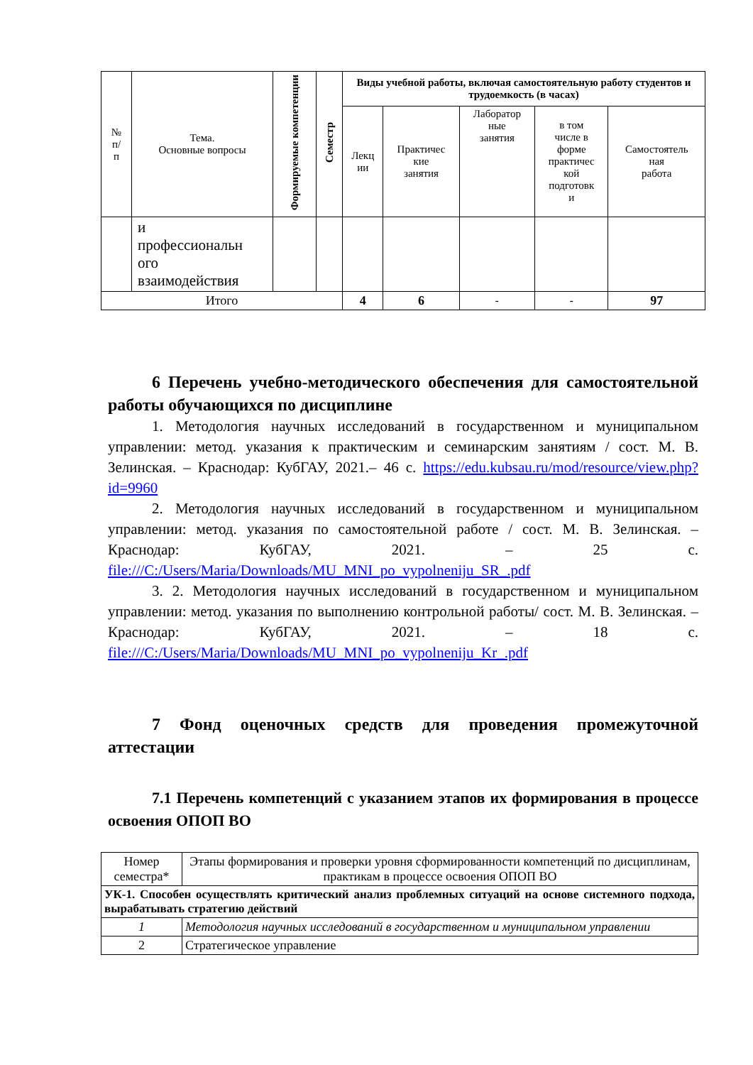| № п/ п | Тема. Основные вопросы | Формируемые компетенции | Семестр | Виды учебной работы, включая самостоятельную работу студентов и трудоемкость (в часах) | | | | |
| --- | --- | --- | --- | --- | --- | --- | --- | --- |
| | | | | Лекц ии | Практичес кие занятия | Лаборатор ные занятия | в том числе в форме практичес кой подготовк и | Самостоятель ная работа |
| | и профессиональн ого взаимодействия | | | | | | | |
| Итого | | | | 4 | 6 | - | - | 97 |
6 Перечень учебно-методического обеспечения для самостоятельной работы обучающихся по дисциплине
1. Методология научных исследований в государственном и муниципальном управлении: метод. указания к практическим и семинарским занятиям / сост. М. В. Зелинская. – Краснодар: КубГАУ, 2021.– 46 с. https://edu.kubsau.ru/mod/resource/view.php?id=9960
2. Методология научных исследований в государственном и муниципальном управлении: метод. указания по самостоятельной работе / сост. М. В. Зелинская. – Краснодар: КубГАУ, 2021. – 25 с. file:///C:/Users/Maria/Downloads/MU_MNI_po_vypolneniju_SR_.pdf
3. 2. Методология научных исследований в государственном и муниципальном управлении: метод. указания по выполнению контрольной работы/ сост. М. В. Зелинская. – Краснодар: КубГАУ, 2021. – 18 с. file:///C:/Users/Maria/Downloads/MU_MNI_po_vypolneniju_Kr_.pdf
7 Фонд оценочных средств для проведения промежуточной аттестации
7.1 Перечень компетенций с указанием этапов их формирования в процессе освоения ОПОП ВО
| Номер семестра* | Этапы формирования и проверки уровня сформированности компетенций по дисциплинам, практикам в процессе освоения ОПОП ВО |
| УК-1. Способен осуществлять критический анализ проблемных ситуаций на основе системного подхода, вырабатывать стратегию действий | |
| 1 | Методология научных исследований в государственном и муниципальном управлении |
| 2 | Стратегическое управление |